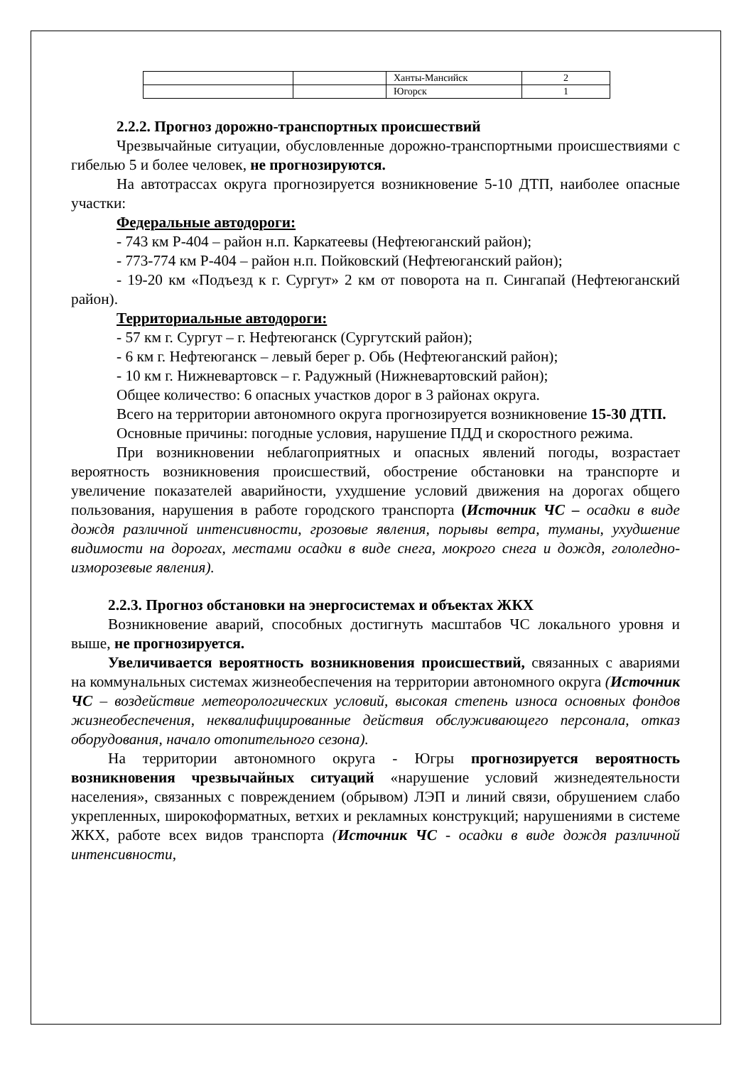| | | Ханты-Мансийск | 2 |
| | | Югорск | 1 |
2.2.2. Прогноз дорожно-транспортных происшествий
Чрезвычайные ситуации, обусловленные дорожно-транспортными происшествиями с гибелью 5 и более человек, не прогнозируются.
На автотрассах округа прогнозируется возникновение 5-10 ДТП, наиболее опасные участки:
Федеральные автодороги:
- 743 км Р-404 – район н.п. Каркатеевы (Нефтеюганский район);
- 773-774 км Р-404 – район н.п. Пойковский (Нефтеюганский район);
- 19-20 км «Подъезд к г. Сургут» 2 км от поворота на п. Сингапай (Нефтеюганский район).
Территориальные автодороги:
- 57 км г. Сургут – г. Нефтеюганск (Сургутский район);
- 6 км г. Нефтеюганск – левый берег р. Обь (Нефтеюганский район);
- 10 км г. Нижневартовск – г. Радужный (Нижневартовский район);
Общее количество: 6 опасных участков дорог в 3 районах округа.
Всего на территории автономного округа прогнозируется возникновение 15-30 ДТП.
Основные причины: погодные условия, нарушение ПДД и скоростного режима.
При возникновении неблагоприятных и опасных явлений погоды, возрастает вероятность возникновения происшествий, обострение обстановки на транспорте и увеличение показателей аварийности, ухудшение условий движения на дорогах общего пользования, нарушения в работе городского транспорта (Источник ЧС – осадки в виде дождя различной интенсивности, грозовые явления, порывы ветра, туманы, ухудшение видимости на дорогах, местами осадки в виде снега, мокрого снега и дождя, гололедно-изморозевые явления).
2.2.3. Прогноз обстановки на энергосистемах и объектах ЖКХ
Возникновение аварий, способных достигнуть масштабов ЧС локального уровня и выше, не прогнозируется.
Увеличивается вероятность возникновения происшествий, связанных с авариями на коммунальных системах жизнеобеспечения на территории автономного округа (Источник ЧС – воздействие метеорологических условий, высокая степень износа основных фондов жизнеобеспечения, неквалифицированные действия обслуживающего персонала, отказ оборудования, начало отопительного сезона).
На территории автономного округа - Югры прогнозируется вероятность возникновения чрезвычайных ситуаций «нарушение условий жизнедеятельности населения», связанных с повреждением (обрывом) ЛЭП и линий связи, обрушением слабо укрепленных, широкоформатных, ветхих и рекламных конструкций; нарушениями в системе ЖКХ, работе всех видов транспорта (Источник ЧС - осадки в виде дождя различной интенсивности,